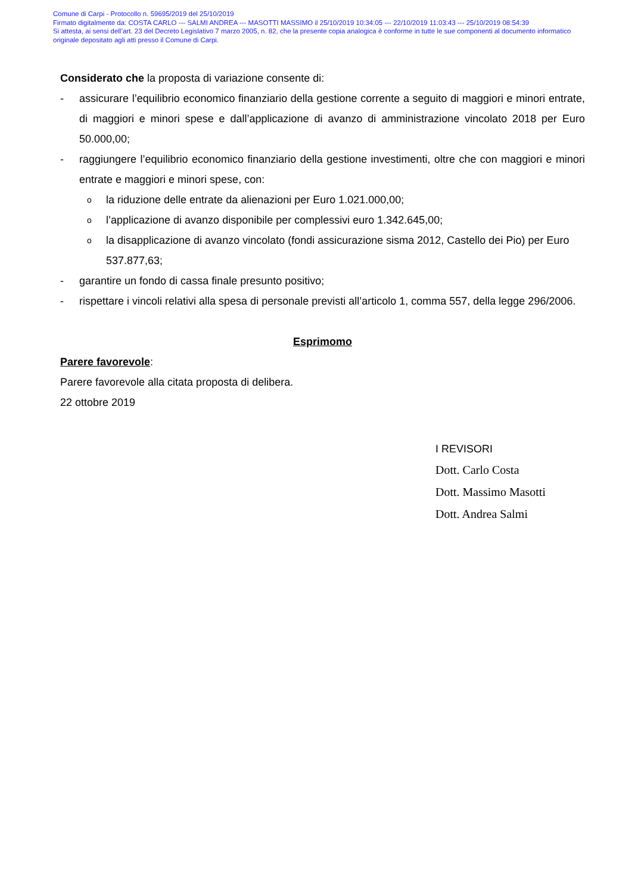Comune di Carpi - Protocollo n. 59695/2019 del 25/10/2019
Firmato digitalmente da: COSTA CARLO --- SALMI ANDREA --- MASOTTI MASSIMO il 25/10/2019 10:34:05 --- 22/10/2019 11:03:43 --- 25/10/2019 08:54:39
Si attesta, ai sensi dell’art. 23 del Decreto Legislativo 7 marzo 2005, n. 82, che la presente copia analogica è conforme in tutte le sue componenti al documento informatico originale depositato agli atti presso il Comune di Carpi.
Considerato che la proposta di variazione consente di:
- assicurare l’equilibrio economico finanziario della gestione corrente a seguito di maggiori e minori entrate, di maggiori e minori spese e dall’applicazione di avanzo di amministrazione vincolato 2018 per Euro 50.000,00;
- raggiungere l’equilibrio economico finanziario della gestione investimenti, oltre che con maggiori e minori entrate e maggiori e minori spese, con:
ola riduzione delle entrate da alienazioni per Euro 1.021.000,00;
ol’applicazione di avanzo disponibile per complessivi euro 1.342.645,00;
ola disapplicazione di avanzo vincolato (fondi assicurazione sisma 2012, Castello dei Pio) per Euro 537.877,63;
- garantire un fondo di cassa finale presunto positivo;
- rispettare i vincoli relativi alla spesa di personale previsti all’articolo 1, comma 557, della legge 296/2006.
Esprimomo
Parere favorevole:
Parere favorevole alla citata proposta di delibera.
22 ottobre 2019
I REVISORI
Dott. Carlo Costa
Dott. Massimo Masotti
Dott. Andrea Salmi